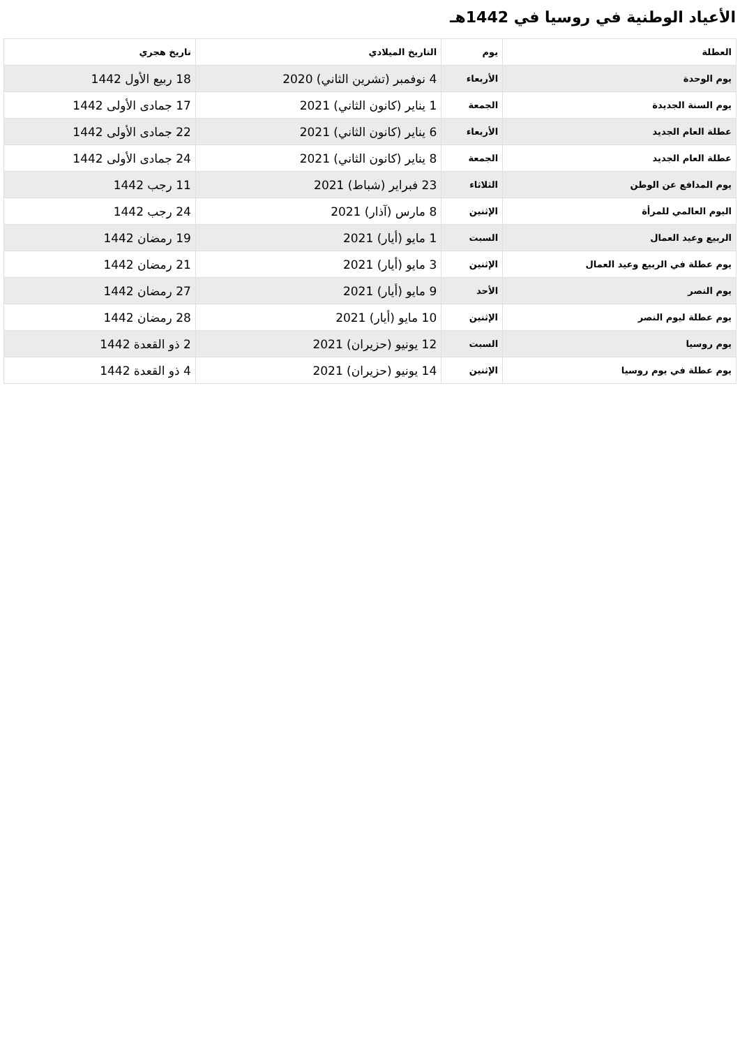الأعياد الوطنية في روسيا في 1442هـ
| العطلة | يوم | التاريخ الميلادي | تاريخ هجري |
| --- | --- | --- | --- |
| يوم الوحدة | الأربعاء | 4 نوفمبر (تشرين الثاني) 2020 | 18 ربيع الأول 1442 |
| يوم السنة الجديدة | الجمعة | 1 يناير (كانون الثاني) 2021 | 17 جمادى الأولى 1442 |
| عطلة العام الجديد | الأربعاء | 6 يناير (كانون الثاني) 2021 | 22 جمادى الأولى 1442 |
| عطلة العام الجديد | الجمعة | 8 يناير (كانون الثاني) 2021 | 24 جمادى الأولى 1442 |
| يوم المدافع عن الوطن | الثلاثاء | 23 فبراير (شباط) 2021 | 11 رجب 1442 |
| اليوم العالمي للمرأة | الإثنين | 8 مارس (آذار) 2021 | 24 رجب 1442 |
| الربيع وعيد العمال | السبت | 1 مايو (أيار) 2021 | 19 رمضان 1442 |
| يوم عطلة في الربيع وعيد العمال | الإثنين | 3 مايو (أيار) 2021 | 21 رمضان 1442 |
| يوم النصر | الأحد | 9 مايو (أيار) 2021 | 27 رمضان 1442 |
| يوم عطلة ليوم النصر | الإثنين | 10 مايو (أيار) 2021 | 28 رمضان 1442 |
| يوم روسيا | السبت | 12 يونيو (حزيران) 2021 | 2 ذو القعدة 1442 |
| يوم عطلة في يوم روسيا | الإثنين | 14 يونيو (حزيران) 2021 | 4 ذو القعدة 1442 |